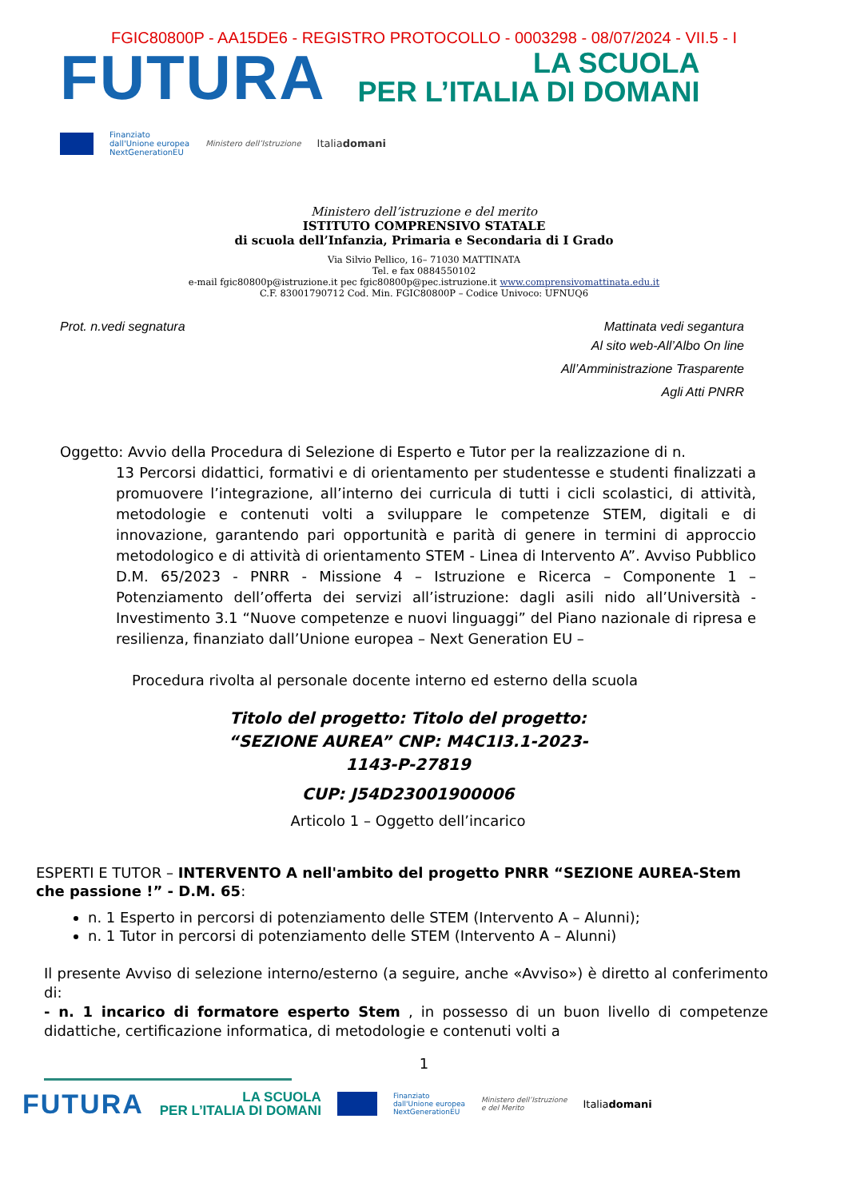FGIC80800P - AA15DE6 - REGISTRO PROTOCOLLO - 0003298 - 08/07/2024 - VII.5 - I
FUTURA
LA SCUOLA
PER L’ITALIA DI DOMANI
Finanziato
dall'Unione europea
NextGenerationEU Ministero dell’Istruzione Italiadomani
Ministero dell’istruzione e del merito
ISTITUTO COMPRENSIVO STATALE
di scuola dell’Infanzia, Primaria e Secondaria di I Grado
Via Silvio Pellico, 16– 71030 MATTINATA
Tel. e fax 0884550102
e-mail fgic80800p@istruzione.it pec fgic80800p@pec.istruzione.it www.comprensivomattinata.edu.it
C.F. 83001790712 Cod. Min. FGIC80800P – Codice Univoco: UFNUQ6
Prot. n.vedi segnatura Mattinata vedi segantura
Al sito web-All’Albo On line
All’Amministrazione Trasparente
Agli Atti PNRR
Oggetto: Avvio della Procedura di Selezione di Esperto e Tutor per la realizzazione di n.
13 Percorsi didattici, formativi e di orientamento per studentesse e studenti finalizzati a promuovere l’integrazione, all’interno dei curricula di tutti i cicli scolastici, di attività, metodologie e contenuti volti a sviluppare le competenze STEM, digitali e di innovazione, garantendo pari opportunità e parità di genere in termini di approccio metodologico e di attività di orientamento STEM - Linea di Intervento A”. Avviso Pubblico D.M. 65/2023 - PNRR - Missione 4 – Istruzione e Ricerca – Componente 1 – Potenziamento dell’offerta dei servizi all’istruzione: dagli asili nido all’Università - Investimento 3.1 “Nuove competenze e nuovi linguaggi” del Piano nazionale di ripresa e resilienza, finanziato dall’Unione europea – Next Generation EU –
Procedura rivolta al personale docente interno ed esterno della scuola
Titolo del progetto: Titolo del progetto:
“SEZIONE AUREA” CNP: M4C1I3.1-2023-
1143-P-27819
CUP: J54D23001900006
Articolo 1 – Oggetto dell’incarico
ESPERTI E TUTOR – INTERVENTO A nell'ambito del progetto PNRR “SEZIONE AUREA-Stem che passione !” - D.M. 65:
n. 1 Esperto in percorsi di potenziamento delle STEM (Intervento A – Alunni);
n. 1 Tutor in percorsi di potenziamento delle STEM (Intervento A – Alunni)
Il presente Avviso di selezione interno/esterno (a seguire, anche «Avviso») è diretto al conferimento di:
- n. 1 incarico di formatore esperto Stem , in possesso di un buon livello di competenze didattiche, certificazione informatica, di metodologie e contenuti volti a
1
FUTURA LA SCUOLA
PER L’ITALIA DI DOMANI Finanziato
dall'Unione europea
NextGenerationEU Ministero dell’Istruzione
e del Merito Italiadomani